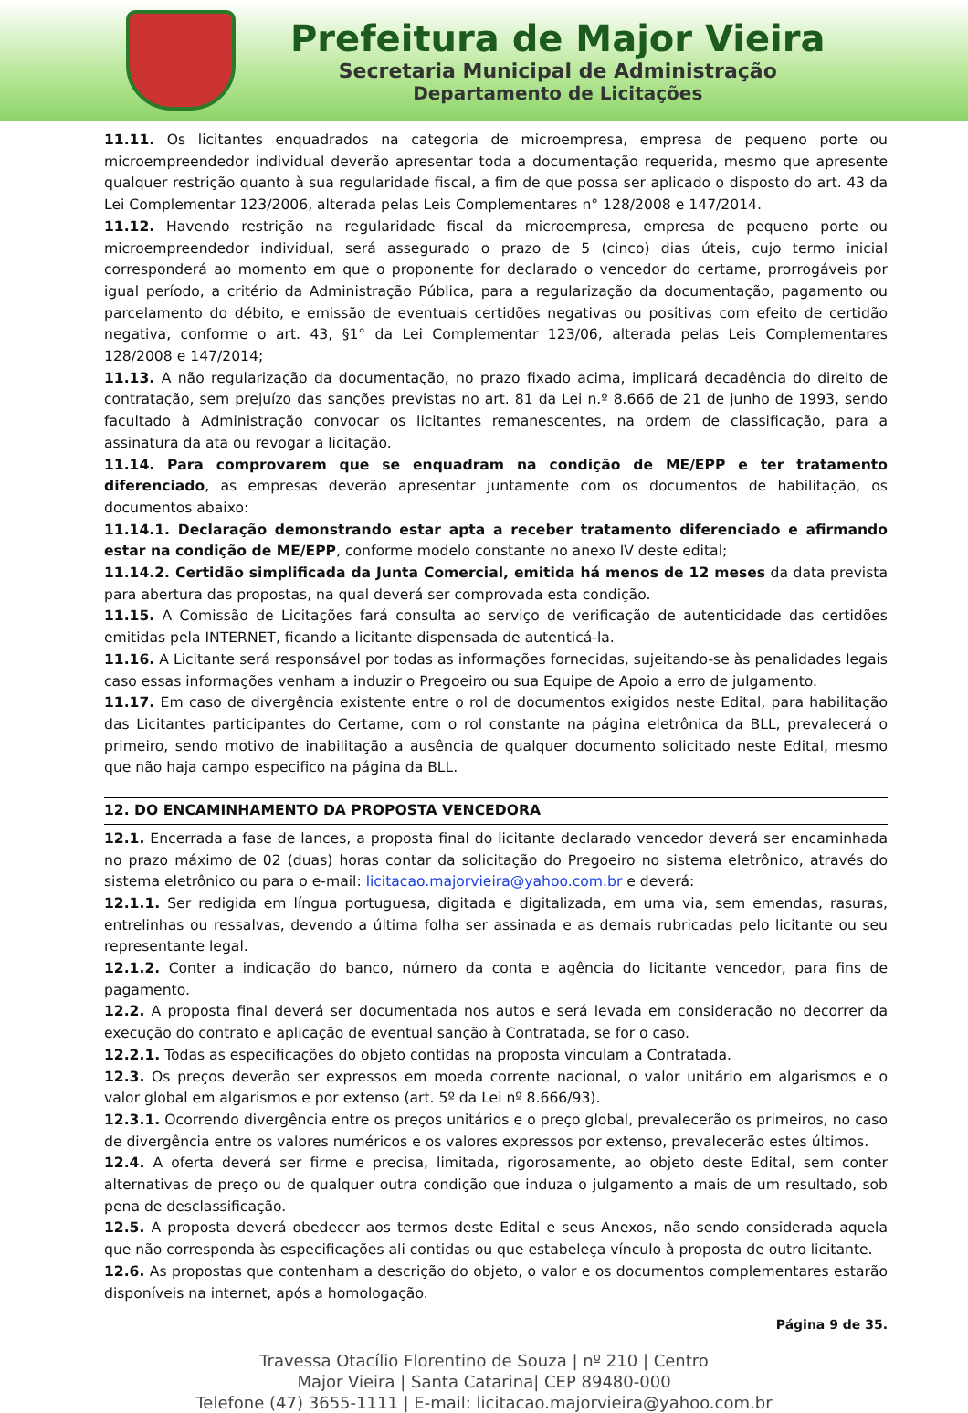Prefeitura de Major Vieira
Secretaria Municipal de Administração
Departamento de Licitações
11.11. Os licitantes enquadrados na categoria de microempresa, empresa de pequeno porte ou microempreendedor individual deverão apresentar toda a documentação requerida, mesmo que apresente qualquer restrição quanto à sua regularidade fiscal, a fim de que possa ser aplicado o disposto do art. 43 da Lei Complementar 123/2006, alterada pelas Leis Complementares n° 128/2008 e 147/2014.
11.12. Havendo restrição na regularidade fiscal da microempresa, empresa de pequeno porte ou microempreendedor individual, será assegurado o prazo de 5 (cinco) dias úteis, cujo termo inicial corresponderá ao momento em que o proponente for declarado o vencedor do certame, prorrogáveis por igual período, a critério da Administração Pública, para a regularização da documentação, pagamento ou parcelamento do débito, e emissão de eventuais certidões negativas ou positivas com efeito de certidão negativa, conforme o art. 43, §1° da Lei Complementar 123/06, alterada pelas Leis Complementares 128/2008 e 147/2014;
11.13. A não regularização da documentação, no prazo fixado acima, implicará decadência do direito de contratação, sem prejuízo das sanções previstas no art. 81 da Lei n.º 8.666 de 21 de junho de 1993, sendo facultado à Administração convocar os licitantes remanescentes, na ordem de classificação, para a assinatura da ata ou revogar a licitação.
11.14. Para comprovarem que se enquadram na condição de ME/EPP e ter tratamento diferenciado, as empresas deverão apresentar juntamente com os documentos de habilitação, os documentos abaixo:
11.14.1. Declaração demonstrando estar apta a receber tratamento diferenciado e afirmando estar na condição de ME/EPP, conforme modelo constante no anexo IV deste edital;
11.14.2. Certidão simplificada da Junta Comercial, emitida há menos de 12 meses da data prevista para abertura das propostas, na qual deverá ser comprovada esta condição.
11.15. A Comissão de Licitações fará consulta ao serviço de verificação de autenticidade das certidões emitidas pela INTERNET, ficando a licitante dispensada de autenticá-la.
11.16. A Licitante será responsável por todas as informações fornecidas, sujeitando-se às penalidades legais caso essas informações venham a induzir o Pregoeiro ou sua Equipe de Apoio a erro de julgamento.
11.17. Em caso de divergência existente entre o rol de documentos exigidos neste Edital, para habilitação das Licitantes participantes do Certame, com o rol constante na página eletrônica da BLL, prevalecerá o primeiro, sendo motivo de inabilitação a ausência de qualquer documento solicitado neste Edital, mesmo que não haja campo especifico na página da BLL.
12. DO ENCAMINHAMENTO DA PROPOSTA VENCEDORA
12.1. Encerrada a fase de lances, a proposta final do licitante declarado vencedor deverá ser encaminhada no prazo máximo de 02 (duas) horas contar da solicitação do Pregoeiro no sistema eletrônico, através do sistema eletrônico ou para o e-mail: licitacao.majorvieira@yahoo.com.br e deverá:
12.1.1. Ser redigida em língua portuguesa, digitada e digitalizada, em uma via, sem emendas, rasuras, entrelinhas ou ressalvas, devendo a última folha ser assinada e as demais rubricadas pelo licitante ou seu representante legal.
12.1.2. Conter a indicação do banco, número da conta e agência do licitante vencedor, para fins de pagamento.
12.2. A proposta final deverá ser documentada nos autos e será levada em consideração no decorrer da execução do contrato e aplicação de eventual sanção à Contratada, se for o caso.
12.2.1. Todas as especificações do objeto contidas na proposta vinculam a Contratada.
12.3. Os preços deverão ser expressos em moeda corrente nacional, o valor unitário em algarismos e o valor global em algarismos e por extenso (art. 5º da Lei nº 8.666/93).
12.3.1. Ocorrendo divergência entre os preços unitários e o preço global, prevalecerão os primeiros, no caso de divergência entre os valores numéricos e os valores expressos por extenso, prevalecerão estes últimos.
12.4. A oferta deverá ser firme e precisa, limitada, rigorosamente, ao objeto deste Edital, sem conter alternativas de preço ou de qualquer outra condição que induza o julgamento a mais de um resultado, sob pena de desclassificação.
12.5. A proposta deverá obedecer aos termos deste Edital e seus Anexos, não sendo considerada aquela que não corresponda às especificações ali contidas ou que estabeleça vínculo à proposta de outro licitante.
12.6. As propostas que contenham a descrição do objeto, o valor e os documentos complementares estarão disponíveis na internet, após a homologação.
Página 9 de 35.
Travessa Otacílio Florentino de Souza | nº 210 | Centro
Major Vieira | Santa Catarina| CEP 89480-000
Telefone (47) 3655-1111 | E-mail: licitacao.majorvieira@yahoo.com.br